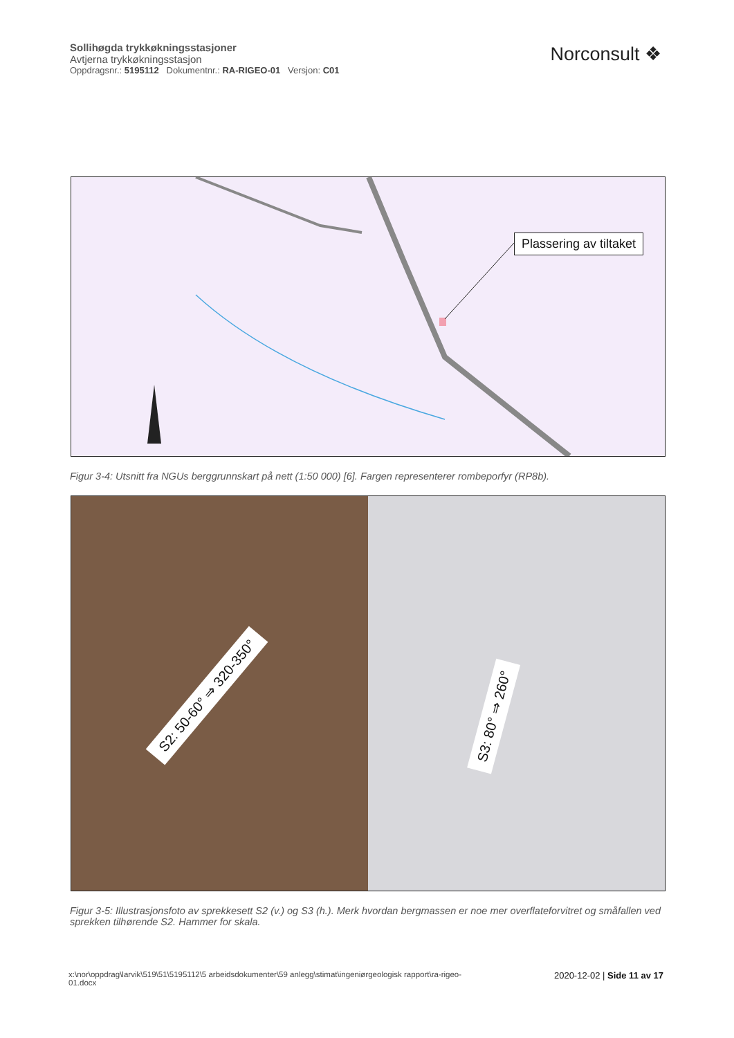Sollihøgda trykkøkningsstasjoner
Avtjerna trykkøkningsstasjon
Oppdragsnr.: 5195112 Dokumentnr.: RA-RIGEO-01 Versjon: C01
Norconsult ❖
Plassering av tiltaket
Figur 3-4: Utsnitt fra NGUs berggrunnskart på nett (1:50 000) [6]. Fargen representerer rombeporfyr (RP8b).
S2: 50-60° ⇒ 320-350°
S3: 80° ⇒ 260°
Figur 3-5: Illustrasjonsfoto av sprekkesett S2 (v.) og S3 (h.). Merk hvordan bergmassen er noe mer overflateforvitret og småfallen ved sprekken tilhørende S2. Hammer for skala.
x:\nor\oppdrag\larvik\519\51\5195112\5 arbeidsdokumenter\59 anlegg\stimat\ingeniørgeologisk rapport\ra-rigeo-
01.docx
2020-12-02 | Side 11 av 17